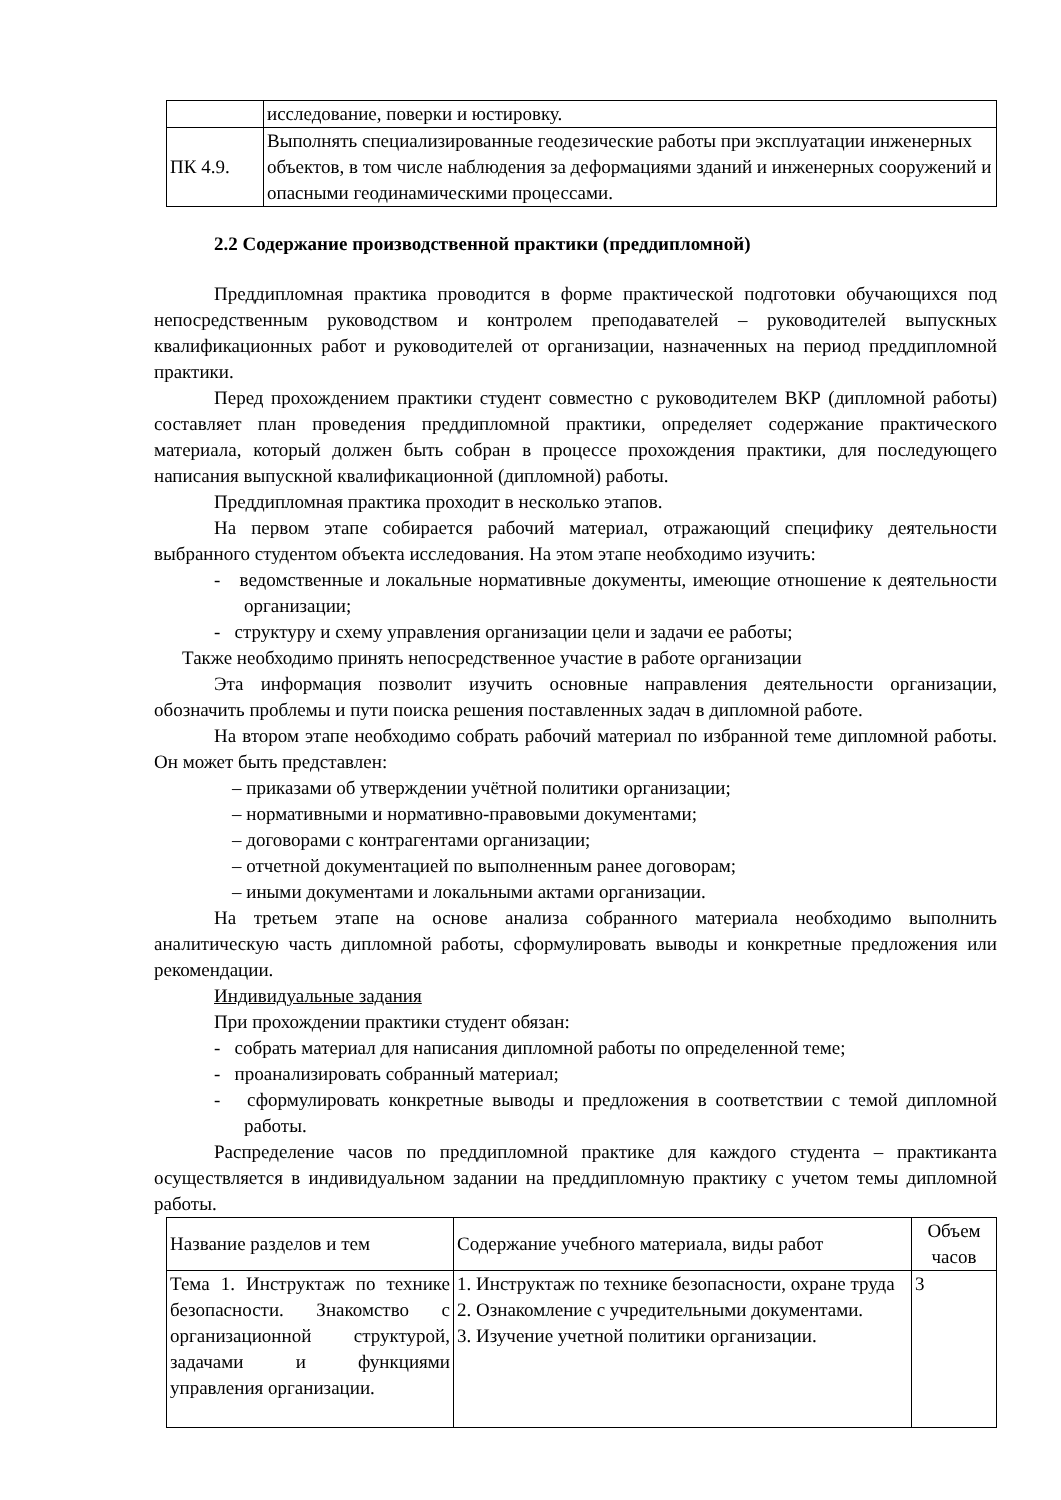| | исследование, поверки и юстировку. |
| ПК 4.9. | Выполнять специализированные геодезические работы при эксплуатации инженерных объектов, в том числе наблюдения за деформациями зданий и инженерных сооружений и опасными геодинамическими процессами. |
2.2 Содержание производственной практики (преддипломной)
Преддипломная практика проводится в форме практической подготовки обучающихся под непосредственным руководством и контролем преподавателей – руководителей выпускных квалификационных работ и руководителей от организации, назначенных на период преддипломной практики.
Перед прохождением практики студент совместно с руководителем ВКР (дипломной работы) составляет план проведения преддипломной практики, определяет содержание практического материала, который должен быть собран в процессе прохождения практики, для последующего написания выпускной квалификационной (дипломной) работы.
Преддипломная практика проходит в несколько этапов.
На первом этапе собирается рабочий материал, отражающий специфику деятельности выбранного студентом объекта исследования. На этом этапе необходимо изучить:
- ведомственные и локальные нормативные документы, имеющие отношение к деятельности организации;
- структуру и схему управления организации цели и задачи ее работы;
Также необходимо принять непосредственное участие в работе организации
Эта информация позволит изучить основные направления деятельности организации, обозначить проблемы и пути поиска решения поставленных задач в дипломной работе.
На втором этапе необходимо собрать рабочий материал по избранной теме дипломной работы. Он может быть представлен:
– приказами об утверждении учётной политики организации;
– нормативными и нормативно-правовыми документами;
– договорами с контрагентами организации;
– отчетной документацией по выполненным ранее договорам;
– иными документами и локальными актами организации.
На третьем этапе на основе анализа собранного материала необходимо выполнить аналитическую часть дипломной работы, сформулировать выводы и конкретные предложения или рекомендации.
Индивидуальные задания
При прохождении практики студент обязан:
- собрать материал для написания дипломной работы по определенной теме;
- проанализировать собранный материал;
- сформулировать конкретные выводы и предложения в соответствии с темой дипломной работы.
Распределение часов по преддипломной практике для каждого студента – практиканта осуществляется в индивидуальном задании на преддипломную практику с учетом темы дипломной работы.
| Название разделов и тем | Содержание учебного материала, виды работ | Объем часов |
| Тема 1. Инструктаж по технике безопасности. Знакомство с организационной структурой, задачами и функциями управления организации. | 1. Инструктаж по технике безопасности, охране труда 2. Ознакомление с учредительными документами. 3. Изучение учетной политики организации. | 3 |